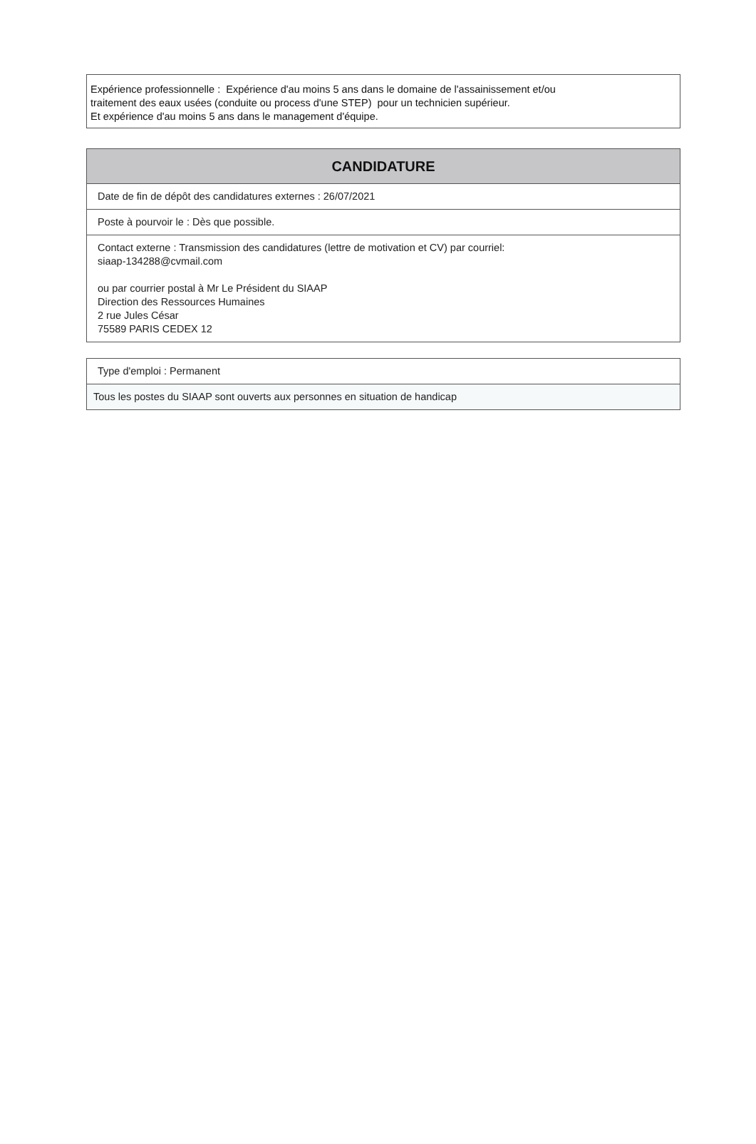Expérience professionnelle : Expérience d'au moins 5 ans dans le domaine de l'assainissement et/ou
traitement des eaux usées (conduite ou process d'une STEP) pour un technicien supérieur.
Et expérience d'au moins 5 ans dans le management d'équipe.
CANDIDATURE
Date de fin de dépôt des candidatures externes : 26/07/2021
Poste à pourvoir le : Dès que possible.
Contact externe : Transmission des candidatures (lettre de motivation et CV) par courriel:
siaap-134288@cvmail.com
ou par courrier postal à Mr Le Président du SIAAP
Direction des Ressources Humaines
2 rue Jules César
75589 PARIS CEDEX 12
Type d'emploi : Permanent
Tous les postes du SIAAP sont ouverts aux personnes en situation de handicap